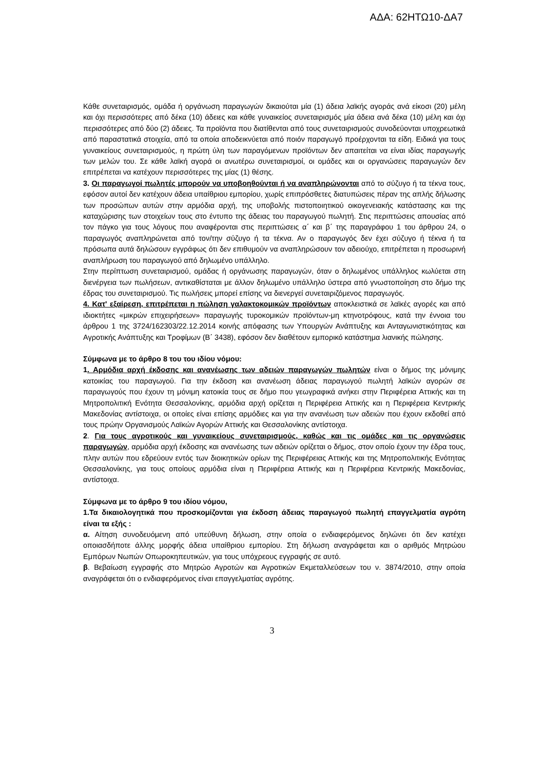ΑΔΑ: 62ΗΤΩ10-ΔΑ7
Κάθε συνεταιρισμός, ομάδα ή οργάνωση παραγωγών δικαιούται μία (1) άδεια λαϊκής αγοράς ανά είκοσι (20) μέλη και όχι περισσότερες από δέκα (10) άδειες και κάθε γυναικείος συνεταιρισμός μία άδεια ανά δέκα (10) μέλη και όχι περισσότερες από δύο (2) άδειες. Τα προϊόντα που διατίθενται από τους συνεταιρισμούς συνοδεύονται υποχρεωτικά από παραστατικά στοιχεία, από τα οποία αποδεικνύεται από ποιόν παραγωγό προέρχονται τα είδη. Ειδικά για τους γυναικείους συνεταιρισμούς, η πρώτη ύλη των παραγόμενων προϊόντων δεν απαιτείται να είναι ιδίας παραγωγής των μελών του. Σε κάθε λαϊκή αγορά οι ανωτέρω συνεταιρισμοί, οι ομάδες και οι οργανώσεις παραγωγών δεν επιτρέπεται να κατέχουν περισσότερες της μίας (1) θέσης.
3. Οι παραγωγοί πωλητές μπορούν να υποβοηθούνται ή να αναπληρώνονται από το σύζυγο ή τα τέκνα τους, εφόσον αυτοί δεν κατέχουν άδεια υπαίθριου εμπορίου, χωρίς επιπρόσθετες διατυπώσεις πέραν της απλής δήλωσης των προσώπων αυτών στην αρμόδια αρχή, της υποβολής πιστοποιητικού οικογενειακής κατάστασης και της καταχώρισης των στοιχείων τους στο έντυπο της άδειας του παραγωγού πωλητή. Στις περιπτώσεις απουσίας από τον πάγκο για τους λόγους που αναφέρονται στις περιπτώσεις α΄ και β΄ της παραγράφου 1 του άρθρου 24, ο παραγωγός αναπληρώνεται από τον/την σύζυγο ή τα τέκνα. Αν ο παραγωγός δεν έχει σύζυγο ή τέκνα ή τα πρόσωπα αυτά δηλώσουν εγγράφως ότι δεν επιθυμούν να αναπληρώσουν τον αδειούχο, επιτρέπεται η προσωρινή αναπλήρωση του παραγωγού από δηλωμένο υπάλληλο.
Στην περίπτωση συνεταιρισμού, ομάδας ή οργάνωσης παραγωγών, όταν ο δηλωμένος υπάλληλος κωλύεται στη διενέργεια των πωλήσεων, αντικαθίσταται με άλλον δηλωμένο υπάλληλο ύστερα από γνωστοποίηση στο δήμο της έδρας του συνεταιρισμού. Τις πωλήσεις μπορεί επίσης να διενεργεί συνεταιριζόμενος παραγωγός.
4. Κατ' εξαίρεση, επιτρέπεται η πώληση γαλακτοκομικών προϊόντων αποκλειστικά σε λαϊκές αγορές και από ιδιοκτήτες «μικρών επιχειρήσεων» παραγωγής τυροκομικών προϊόντων-μη κτηνοτρόφους, κατά την έννοια του άρθρου 1 της 3724/162303/22.12.2014 κοινής απόφασης των Υπουργών Ανάπτυξης και Ανταγωνιστικότητας και Αγροτικής Ανάπτυξης και Τροφίμων (Β΄ 3438), εφόσον δεν διαθέτουν εμπορικό κατάστημα λιανικής πώλησης.
Σύμφωνα με το άρθρο 8 του του ιδίου νόμου:
1. Αρμόδια αρχή έκδοσης και ανανέωσης των αδειών παραγωγών πωλητών είναι ο δήμος της μόνιμης κατοικίας του παραγωγού. Για την έκδοση και ανανέωση άδειας παραγωγού πωλητή λαϊκών αγορών σε παραγωγούς που έχουν τη μόνιμη κατοικία τους σε δήμο που γεωγραφικά ανήκει στην Περιφέρεια Αττικής και τη Μητροπολιτική Ενότητα Θεσσαλονίκης, αρμόδια αρχή ορίζεται η Περιφέρεια Αττικής και η Περιφέρεια Κεντρικής Μακεδονίας αντίστοιχα, οι οποίες είναι επίσης αρμόδιες και για την ανανέωση των αδειών που έχουν εκδοθεί από τους πρώην Οργανισμούς Λαϊκών Αγορών Αττικής και Θεσσαλονίκης αντίστοιχα.
2. Για τους αγροτικούς και γυναικείους συνεταιρισμούς, καθώς και τις ομάδες και τις οργανώσεις παραγωγών, αρμόδια αρχή έκδοσης και ανανέωσης των αδειών ορίζεται ο δήμος, στον οποίο έχουν την έδρα τους, πλην αυτών που εδρεύουν εντός των διοικητικών ορίων της Περιφέρειας Αττικής και της Μητροπολιτικής Ενότητας Θεσσαλονίκης, για τους οποίους αρμόδια είναι η Περιφέρεια Αττικής και η Περιφέρεια Κεντρικής Μακεδονίας, αντίστοιχα.
Σύμφωνα με το άρθρο 9 του ιδίου νόμου,
1.Τα δικαιολογητικά που προσκομίζονται για έκδοση άδειας παραγωγού πωλητή επαγγελματία αγρότη είναι τα εξής :
α. Αίτηση συνοδευόμενη από υπεύθυνη δήλωση, στην οποία ο ενδιαφερόμενος δηλώνει ότι δεν κατέχει οποιασδήποτε άλλης μορφής άδεια υπαίθριου εμπορίου. Στη δήλωση αναγράφεται και ο αριθμός Μητρώου Εμπόρων Νωπών Οπωροκηπευτικών, για τους υπόχρεους εγγραφής σε αυτό.
β. Βεβαίωση εγγραφής στο Μητρώο Αγροτών και Αγροτικών Εκμεταλλεύσεων του ν. 3874/2010, στην οποία αναγράφεται ότι ο ενδιαφερόμενος είναι επαγγελματίας αγρότης.
3